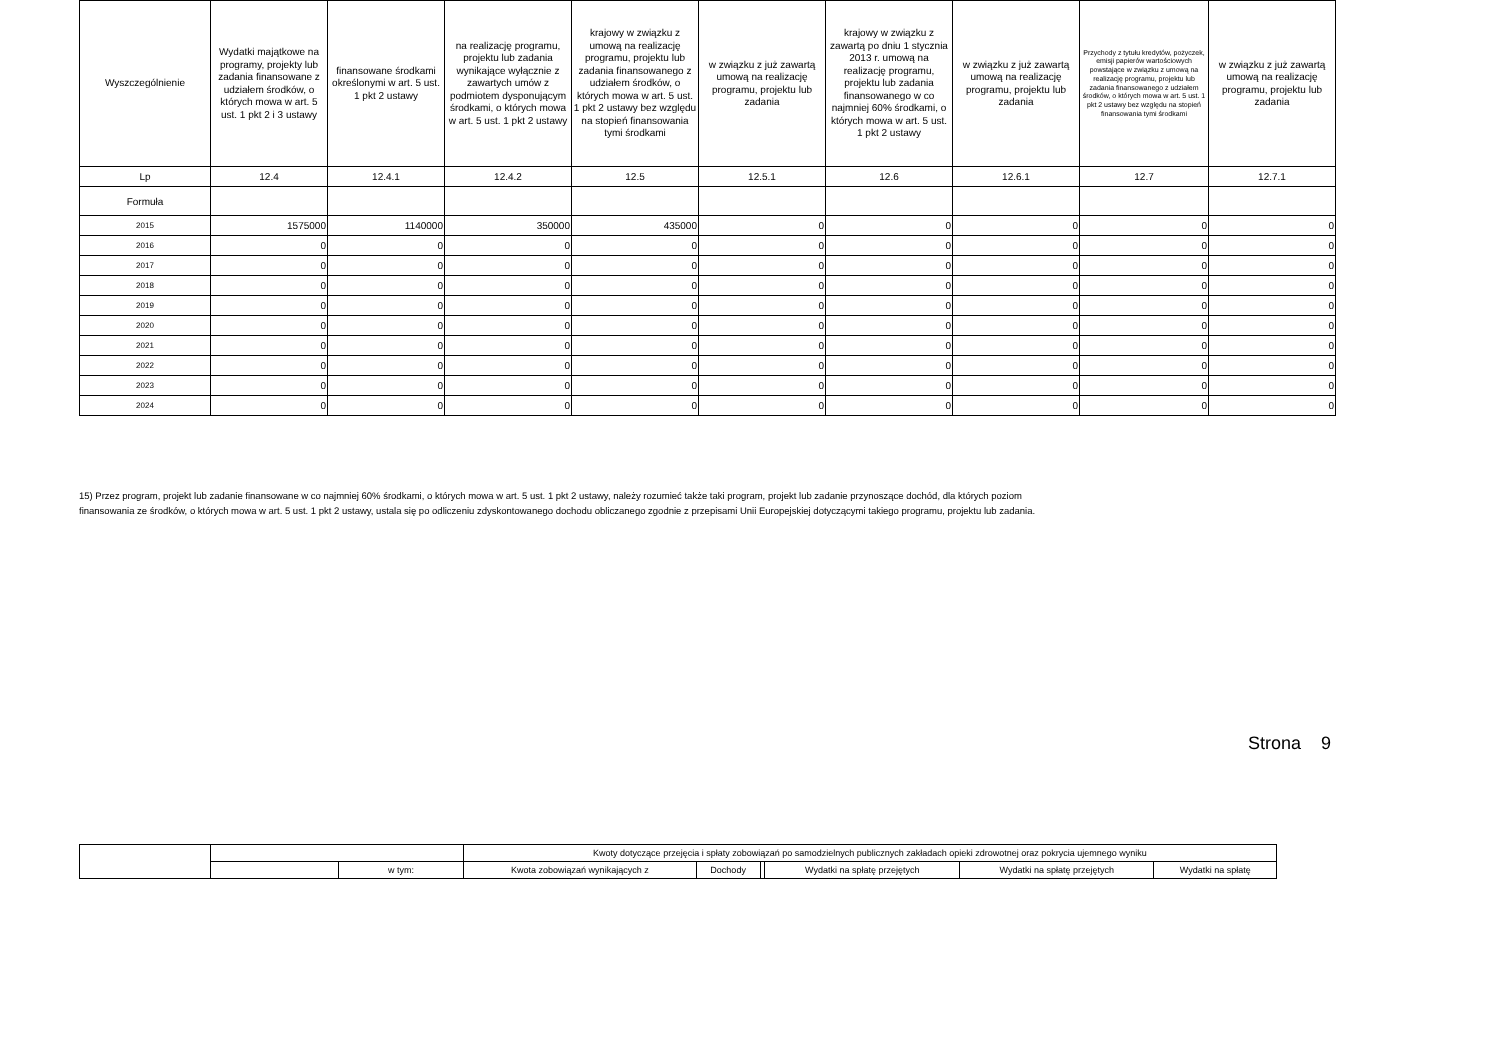| Wyszczególnienie | Wydatki majątkowe na programy, projekty lub zadania finansowane z udziałem środków, o których mowa w art. 5 ust. 1 pkt 2 i 3 ustawy | finansowane środkami określonymi w art. 5 ust. 1 pkt 2 ustawy | na realizację programu, projektu lub zadania wynikające wyłącznie z zawartych umów z podmiotem dysponującym środkami, o których mowa w art. 5 ust. 1 pkt 2 ustawy | krajowy w związku z umową na realizację programu, projektu lub zadania finansowanego z udziałem środków, o których mowa w art. 5 ust. 1 pkt 2 ustawy bez względu na stopień finansowania tymi środkami | w związku z już zawartą umową na realizację programu, projektu lub zadania | krajowy w związku z zawartą po dniu 1 stycznia 2013 r. umową na realizację programu, projektu lub zadania finansowanego w co najmniej 60% środkami, o których mowa w art. 5 ust. 1 pkt 2 ustawy | w związku z już zawartą umową na realizację programu, projektu lub zadania | Przychody z tytułu kredytów, pożyczek, emisji papierów wartościowych powstające w związku z umową na realizację programu, projektu lub zadania finansowanego z udziałem środków, o których mowa w art. 5 ust. 1 pkt 2 ustawy bez względu na stopień finansowania tymi środkami | w związku z już zawartą umową na realizację programu, projektu lub zadania |
| --- | --- | --- | --- | --- | --- | --- | --- | --- | --- |
| Lp | 12.4 | 12.4.1 | 12.4.2 | 12.5 | 12.5.1 | 12.6 | 12.6.1 | 12.7 | 12.7.1 |
| Formuła | | | | | | | | | |
| 2015 | 1575000 | 1140000 | 350000 | 435000 | 0 | 0 | 0 | 0 | 0 |
| 2016 | 0 | 0 | 0 | 0 | 0 | 0 | 0 | 0 | 0 |
| 2017 | 0 | 0 | 0 | 0 | 0 | 0 | 0 | 0 | 0 |
| 2018 | 0 | 0 | 0 | 0 | 0 | 0 | 0 | 0 | 0 |
| 2019 | 0 | 0 | 0 | 0 | 0 | 0 | 0 | 0 | 0 |
| 2020 | 0 | 0 | 0 | 0 | 0 | 0 | 0 | 0 | 0 |
| 2021 | 0 | 0 | 0 | 0 | 0 | 0 | 0 | 0 | 0 |
| 2022 | 0 | 0 | 0 | 0 | 0 | 0 | 0 | 0 | 0 |
| 2023 | 0 | 0 | 0 | 0 | 0 | 0 | 0 | 0 | 0 |
| 2024 | 0 | 0 | 0 | 0 | 0 | 0 | 0 | 0 | 0 |
15) Przez program, projekt lub zadanie finansowane w co najmniej 60% środkami, o których mowa w art. 5 ust. 1 pkt 2 ustawy, należy rozumieć także taki program, projekt lub zadanie przynoszące dochód, dla których poziom
finansowania ze środków, o których mowa w art. 5 ust. 1 pkt 2 ustawy, ustala się po odliczeniu zdyskontowanego dochodu obliczanego zgodnie z przepisami Unii Europejskiej dotyczącymi takiego programu, projektu lub zadania.
Strona 9
| | | | Kwoty dotyczące przejęcia i spłaty zobowiązań po samodzielnych publicznych zakładach opieki zdrowotnej oraz pokrycia ujemnego wyniku | | | | | |
| | | w tym: | Kwota zobowiązań wynikających z | Dochody | | Wydatki na spłatę przejętych | Wydatki na spłatę przejętych | Wydatki na spłatę |